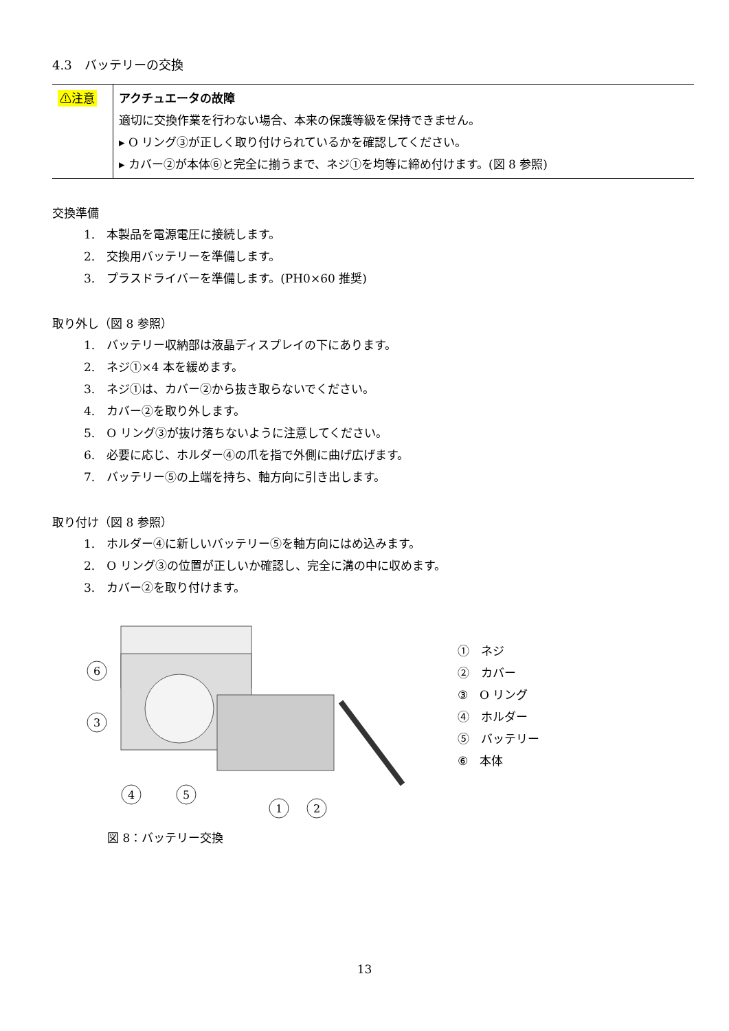4.3　バッテリーの交換
| ⚠注意 | アクチュエータの故障 適切に交換作業を行わない場合、本来の保護等級を保持できません。 ▸ O リング③が正しく取り付けられているかを確認してください。 ▸ カバー②が本体⑥と完全に揃うまで、ネジ①を均等に締め付けます。(図 8 参照) |
交換準備
1.　本製品を電源電圧に接続します。
2.　交換用バッテリーを準備します。
3.　プラスドライバーを準備します。(PH0×60 推奨)
取り外し（図 8 参照）
1.　バッテリー収納部は液晶ディスプレイの下にあります。
2.　ネジ①×4 本を緩めます。
3.　ネジ①は、カバー②から抜き取らないでください。
4.　カバー②を取り外します。
5.　O リング③が抜け落ちないように注意してください。
6.　必要に応じ、ホルダー④の爪を指で外側に曲げ広げます。
7.　バッテリー⑤の上端を持ち、軸方向に引き出します。
取り付け（図 8 参照）
1.　ホルダー④に新しいバッテリー⑤を軸方向にはめ込みます。
2.　O リング③の位置が正しいか確認し、完全に溝の中に収めます。
3.　カバー②を取り付けます。
6
3
4
5
1
2
①　ネジ
②　カバー
③　O リング
④　ホルダー
⑤　バッテリー
⑥　本体
図 8：バッテリー交換
13